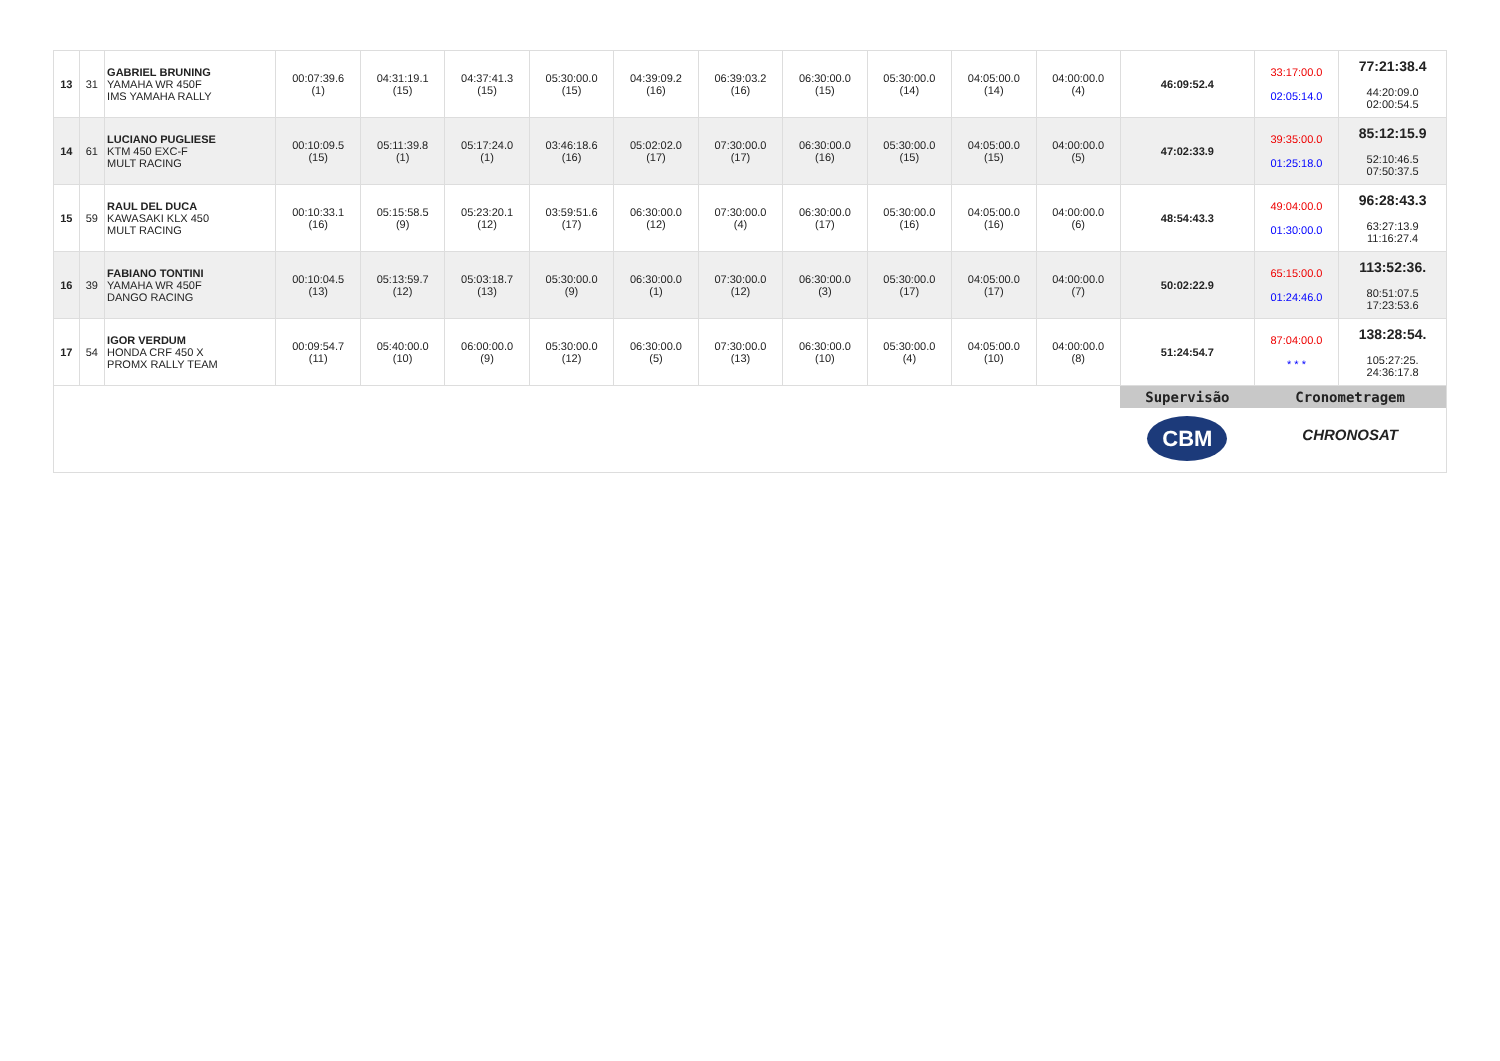| 13 | 31 | GABRIEL BRUNING YAMAHA WR 450F IMS YAMAHA RALLY | 00:07:39.6 (1) | 04:31:19.1 (15) | 04:37:41.3 (15) | 05:30:00.0 (15) | 04:39:09.2 (16) | 06:39:03.2 (16) | 06:30:00.0 (15) | 05:30:00.0 (14) | 04:05:00.0 (14) | 04:00:00.0 (4) | 46:09:52.4 | 33:17:00.0 02:05:14.0 | 77:21:38.4 44:20:09.0 02:00:54.5 |
| 14 | 61 | LUCIANO PUGLIESE KTM 450 EXC-F MULT RACING | 00:10:09.5 (15) | 05:11:39.8 (1) | 05:17:24.0 (1) | 03:46:18.6 (16) | 05:02:02.0 (17) | 07:30:00.0 (17) | 06:30:00.0 (16) | 05:30:00.0 (15) | 04:05:00.0 (15) | 04:00:00.0 (5) | 47:02:33.9 | 39:35:00.0 01:25:18.0 | 85:12:15.9 52:10:46.5 07:50:37.5 |
| 15 | 59 | RAUL DEL DUCA KAWASAKI KLX 450 MULT RACING | 00:10:33.1 (16) | 05:15:58.5 (9) | 05:23:20.1 (12) | 03:59:51.6 (17) | 06:30:00.0 (12) | 07:30:00.0 (4) | 06:30:00.0 (17) | 05:30:00.0 (16) | 04:05:00.0 (16) | 04:00:00.0 (6) | 48:54:43.3 | 49:04:00.0 01:30:00.0 | 96:28:43.3 63:27:13.9 11:16:27.4 |
| 16 | 39 | FABIANO TONTINI YAMAHA WR 450F DANGO RACING | 00:10:04.5 (13) | 05:13:59.7 (12) | 05:03:18.7 (13) | 05:30:00.0 (9) | 06:30:00.0 (1) | 07:30:00.0 (12) | 06:30:00.0 (3) | 05:30:00.0 (17) | 04:05:00.0 (17) | 04:00:00.0 (7) | 50:02:22.9 | 65:15:00.0 01:24:46.0 | 113:52:36. 80:51:07.5 17:23:53.6 |
| 17 | 54 | IGOR VERDUM HONDA CRF 450 X PROMX RALLY TEAM | 00:09:54.7 (11) | 05:40:00.0 (10) | 06:00:00.0 (9) | 05:30:00.0 (12) | 06:30:00.0 (5) | 07:30:00.0 (13) | 06:30:00.0 (10) | 05:30:00.0 (4) | 04:05:00.0 (10) | 04:00:00.0 (8) | 51:24:54.7 | 87:04:00.0 * * * | 138:28:54. 105:27:25. 24:36:17.8 |
| | | | | | | | | | | | | | Supervisão CBM | Cronometragem CHRONOSAT | |